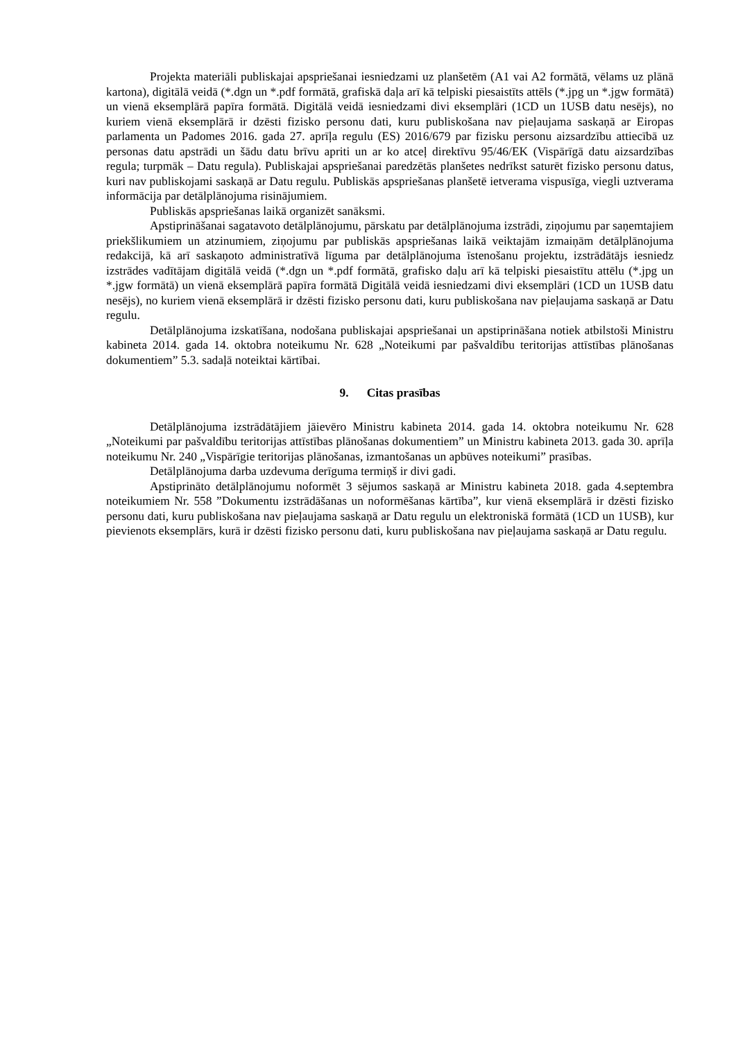Projekta materiāli publiskajai apspriešanai iesniedzami uz planšetēm (A1 vai A2 formātā, vēlams uz plānā kartona), digitālā veidā (*.dgn un *.pdf formātā, grafiskā daļa arī kā telpiski piesaistīts attēls (*.jpg un *.jgw formātā) un vienā eksemplārā papīra formātā. Digitālā veidā iesniedzami divi eksemplāri (1CD un 1USB datu nesējs), no kuriem vienā eksemplārā ir dzēsti fizisko personu dati, kuru publiskošana nav pieļaujama saskaņā ar Eiropas parlamenta un Padomes 2016. gada 27. aprīļa regulu (ES) 2016/679 par fizisku personu aizsardzību attiecībā uz personas datu apstrādi un šādu datu brīvu apriti un ar ko atceļ direktīvu 95/46/EK (Vispārīgā datu aizsardzības regula; turpmāk – Datu regula). Publiskajai apspriešanai paredzētās planšetes nedrīkst saturēt fizisko personu datus, kuri nav publiskojami saskaņā ar Datu regulu. Publiskās apspriešanas planšetē ietverama vispusīga, viegli uztverama informācija par detālplānojuma risinājumiem.
Publiskās apspriešanas laikā organizēt sanāksmi.
Apstiprināšanai sagatavoto detālplānojumu, pārskatu par detālplānojuma izstrādi, ziņojumu par saņemtajiem priekšlikumiem un atzinumiem, ziņojumu par publiskās apspriešanas laikā veiktajām izmaiņām detālplānojuma redakcijā, kā arī saskaņoto administratīvā līguma par detālplānojuma īstenošanu projektu, izstrādātājs iesniedz izstrādes vadītājam digitālā veidā (*.dgn un *.pdf formātā, grafisko daļu arī kā telpiski piesaistītu attēlu (*.jpg un *.jgw formātā) un vienā eksemplārā papīra formātā Digitālā veidā iesniedzami divi eksemplāri (1CD un 1USB datu nesējs), no kuriem vienā eksemplārā ir dzēsti fizisko personu dati, kuru publiskošana nav pieļaujama saskaņā ar Datu regulu.
Detālplānojuma izskatīšana, nodošana publiskajai apspriešanai un apstiprināšana notiek atbilstoši Ministru kabineta 2014. gada 14. oktobra noteikumu Nr. 628 „Noteikumi par pašvaldību teritorijas attīstības plānošanas dokumentiem” 5.3. sadaļā noteiktai kārtībai.
9. Citas prasības
Detālplānojuma izstrādātājiem jāievēro Ministru kabineta 2014. gada 14. oktobra noteikumu Nr. 628 „Noteikumi par pašvaldību teritorijas attīstības plānošanas dokumentiem” un Ministru kabineta 2013. gada 30. aprīļa noteikumu Nr. 240 „Vispārīgie teritorijas plānošanas, izmantošanas un apbūves noteikumi” prasības.
Detālplānojuma darba uzdevuma derīguma termiņš ir divi gadi.
Apstiprināto detālplānojumu noformēt 3 sējumos saskaņā ar Ministru kabineta 2018. gada 4.septembra noteikumiem Nr. 558 ”Dokumentu izstrādāšanas un noformēšanas kārtība”, kur vienā eksemplārā ir dzēsti fizisko personu dati, kuru publiskošana nav pieļaujama saskaņā ar Datu regulu un elektroniskā formātā (1CD un 1USB), kur pievienots eksemplārs, kurā ir dzēsti fizisko personu dati, kuru publiskošana nav pieļaujama saskaņā ar Datu regulu.